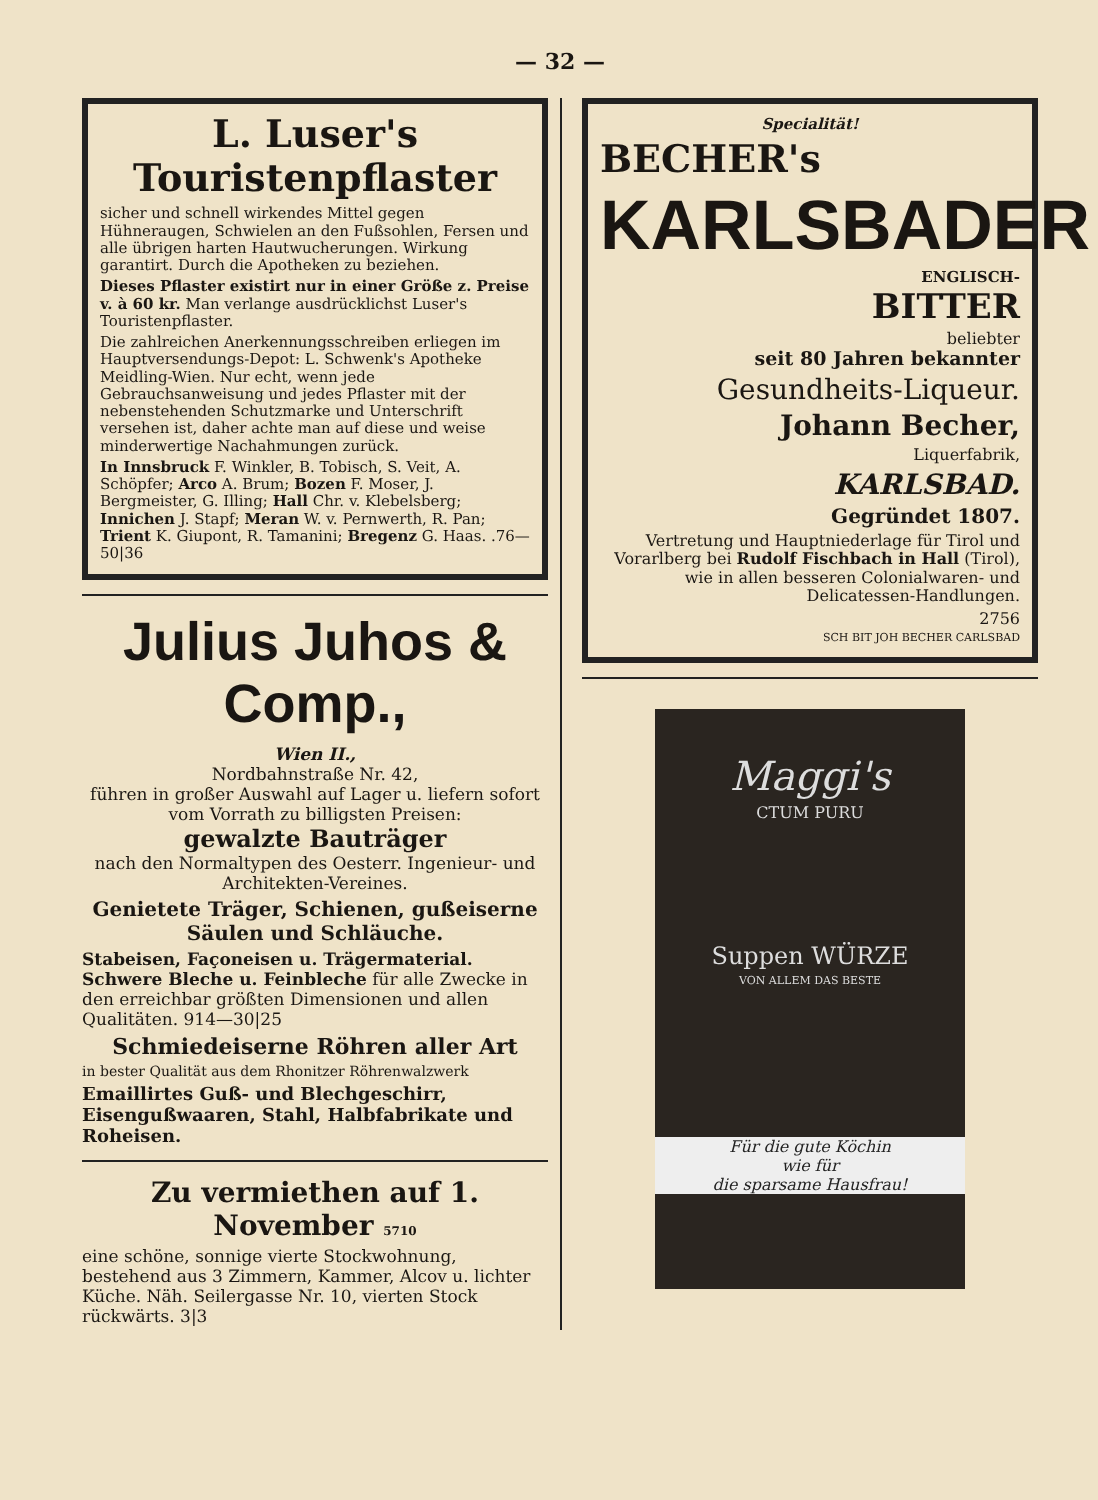— 32 —
L. Luser's Touristenpflaster
sicher und schnell wirkendes Mittel gegen Hühneraugen, Schwielen an den Fußsohlen, Fersen und alle übrigen harten Hautwucherungen. Wirkung garantirt. Durch die Apotheken zu beziehen.
Dieses Pflaster existirt nur in einer Größe z. Preise v. à 60 kr. Man verlange ausdrücklichst Luser's Touristenpflaster.
Die zahlreichen Anerkennungsschreiben erliegen im Hauptversendungs-Depot: L. Schwenk's Apotheke Meidling-Wien. Nur echt, wenn jede Gebrauchsanweisung und jedes Pflaster mit der nebenstehenden Schutzmarke und Unterschrift versehen ist, daher achte man auf diese und weise minderwertige Nachahmungen zurück.
In Innsbruck F. Winkler, B. Tobisch, S. Veit, A. Schöpfer; Arco A. Brum; Bozen F. Moser, J. Bergmeister, G. Illing; Hall Chr. v. Klebelsberg; Innichen J. Stapf; Meran W. v. Pernwerth, R. Pan; Trient K. Giupont, R. Tamanini; Bregenz G. Haas. .76—50|36
Julius Juhos & Comp.,
Wien II.,
Nordbahnstraße Nr. 42,
führen in großer Auswahl auf Lager u. liefern sofort vom Vorrath zu billigsten Preisen:
gewalzte Bauträger
nach den Normaltypen des Oesterr. Ingenieur- und Architekten-Vereines.
Genietete Träger, Schienen, gußeiserne Säulen und Schläuche.
Stabeisen, Façoneisen u. Trägermaterial. Schwere Bleche u. Feinbleche für alle Zwecke in den erreichbar größten Dimensionen und allen Qualitäten. 914—30|25
Schmiedeiserne Röhren aller Art
in bester Qualität aus dem Rhonitzer Röhrenwalzwerk
Emaillirtes Guß- und Blechgeschirr, Eisengußwaaren, Stahl, Halbfabrikate und Roheisen.
Zu vermiethen auf 1. November 5710
eine schöne, sonnige vierte Stockwohnung, bestehend aus 3 Zimmern, Kammer, Alcov u. lichter Küche. Näh. Seilergasse Nr. 10, vierten Stock rückwärts. 3|3
Specialität!
BECHER's
KARLSBADER
ENGLISCH-
BITTER
beliebter
seit 80 Jahren bekannter
Gesundheits-Liqueur.
Johann Becher,
Liquerfabrik,
KARLSBAD.
Gegründet 1807.
Vertretung und Hauptniederlage für Tirol und Vorarlberg bei Rudolf Fischbach in Hall (Tirol), wie in allen besseren Colonialwaren- und Delicatessen-Handlungen.
2756
SCH BIT JOH BECHER CARLSBAD
Maggi's
CTUM PURU
Suppen WÜRZE
VON ALLEM DAS BESTE
Für die gute Köchin
wie für
die sparsame Hausfrau!